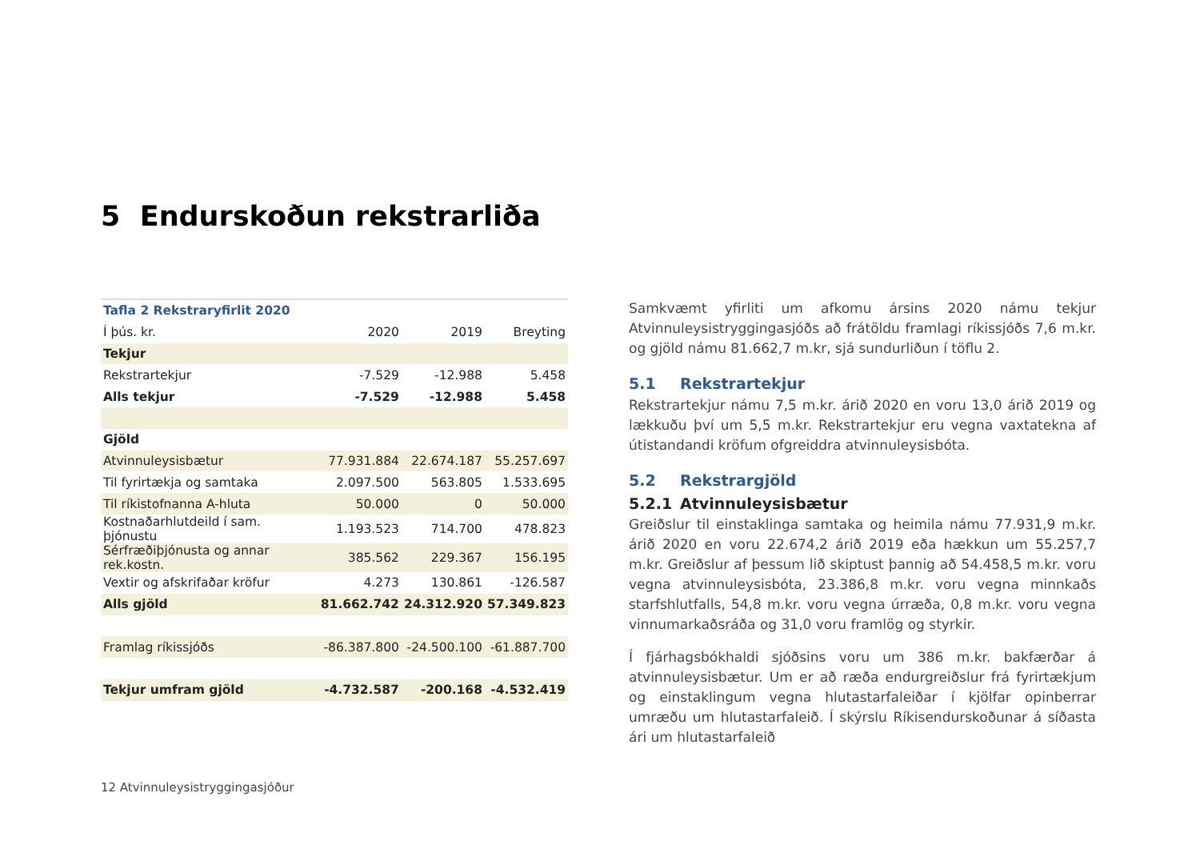5 Endurskoðun rekstrarliða
| Tafla 2 Rekstraryfirlit 2020 | | | |
| Í þús. kr. | 2020 | 2019 | Breyting |
| Tekjur | | | |
| Rekstrartekjur | -7.529 | -12.988 | 5.458 |
| Alls tekjur | -7.529 | -12.988 | 5.458 |
| Gjöld | | | |
| Atvinnuleysisbætur | 77.931.884 | 22.674.187 | 55.257.697 |
| Til fyrirtækja og samtaka | 2.097.500 | 563.805 | 1.533.695 |
| Til ríkistofnanna A-hluta | 50.000 | 0 | 50.000 |
| Kostnaðarhlutdeild í sam. þjónustu | 1.193.523 | 714.700 | 478.823 |
| Sérfræðiþjónusta og annar rek.kostn. | 385.562 | 229.367 | 156.195 |
| Vextir og afskrifaðar kröfur | 4.273 | 130.861 | -126.587 |
| Alls gjöld | 81.662.742 | 24.312.920 | 57.349.823 |
| Framlag ríkissjóðs | -86.387.800 | -24.500.100 | -61.887.700 |
| Tekjur umfram gjöld | -4.732.587 | -200.168 | -4.532.419 |
Samkvæmt yfirliti um afkomu ársins 2020 námu tekjur Atvinnuleysistryggingasjóðs að frátöldu framlagi ríkissjóðs 7,6 m.kr. og gjöld námu 81.662,7 m.kr, sjá sundurliðun í töflu 2.
5.1 Rekstrartekjur
Rekstrartekjur námu 7,5 m.kr. árið 2020 en voru 13,0 árið 2019 og lækkuðu því um 5,5 m.kr. Rekstrartekjur eru vegna vaxtatekna af útistandandi kröfum ofgreiddra atvinnuleysisbóta.
5.2 Rekstrargjöld
5.2.1 Atvinnuleysisbætur
Greiðslur til einstaklinga samtaka og heimila námu 77.931,9 m.kr. árið 2020 en voru 22.674,2 árið 2019 eða hækkun um 55.257,7 m.kr. Greiðslur af þessum lið skiptust þannig að 54.458,5 m.kr. voru vegna atvinnuleysisbóta, 23.386,8 m.kr. voru vegna minnkaðs starfshlutfalls, 54,8 m.kr. voru vegna úrræða, 0,8 m.kr. voru vegna vinnumarkaðsráða og 31,0 voru framlög og styrkir.
Í fjárhagsbókhaldi sjóðsins voru um 386 m.kr. bakfærðar á atvinnuleysisbætur. Um er að ræða endurgreiðslur frá fyrirtækjum og einstaklingum vegna hlutastarfaleiðar í kjölfar opinberrar umræðu um hlutastarfaleið. Í skýrslu Ríkisendurskoðunar á síðasta ári um hlutastarfaleið
12 Atvinnuleysistryggingasjóður